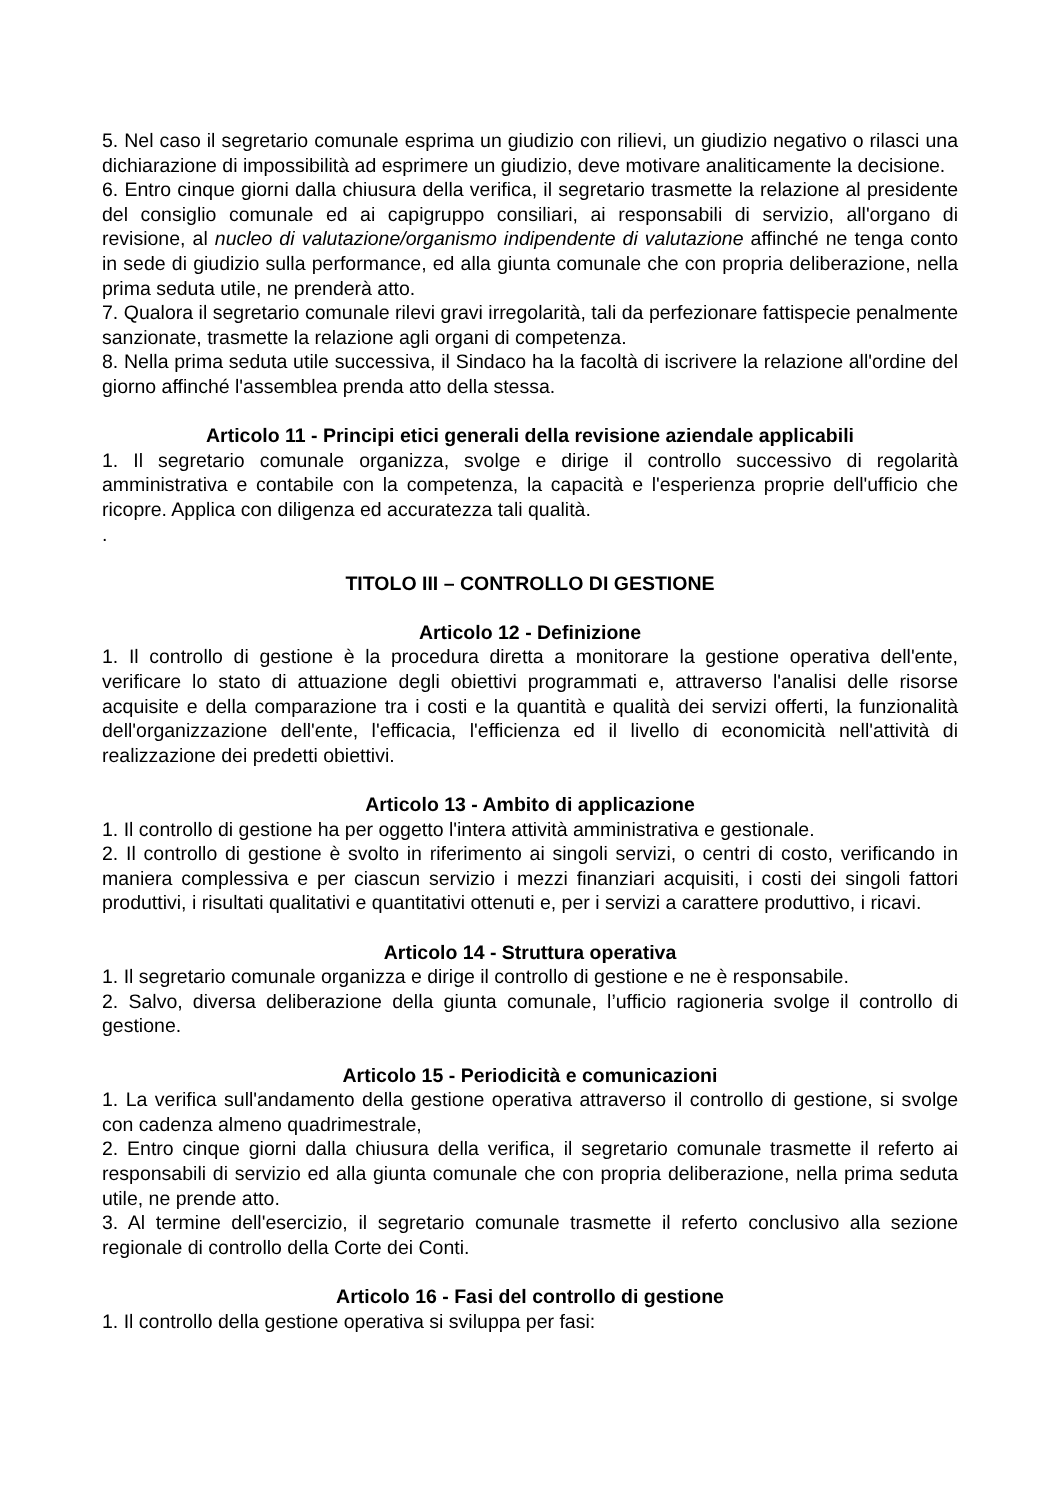5. Nel caso il segretario comunale esprima un giudizio con rilievi, un giudizio negativo o rilasci una dichiarazione di impossibilità ad esprimere un giudizio, deve motivare analiticamente la decisione.
6. Entro cinque giorni dalla chiusura della verifica, il segretario trasmette la relazione al presidente del consiglio comunale ed ai capigruppo consiliari, ai responsabili di servizio, all'organo di revisione, al nucleo di valutazione/organismo indipendente di valutazione affinché ne tenga conto in sede di giudizio sulla performance, ed alla giunta comunale che con propria deliberazione, nella prima seduta utile, ne prenderà atto.
7. Qualora il segretario comunale rilevi gravi irregolarità, tali da perfezionare fattispecie penalmente sanzionate, trasmette la relazione agli organi di competenza.
8. Nella prima seduta utile successiva, il Sindaco ha la facoltà di iscrivere la relazione all'ordine del giorno affinché l'assemblea prenda atto della stessa.
Articolo 11 - Principi etici generali della revisione aziendale applicabili
1. Il segretario comunale organizza, svolge e dirige il controllo successivo di regolarità amministrativa e contabile con la competenza, la capacità e l'esperienza proprie dell'ufficio che ricopre. Applica con diligenza ed accuratezza tali qualità.
.
TITOLO III – CONTROLLO DI GESTIONE
Articolo 12 - Definizione
1. Il controllo di gestione è la procedura diretta a monitorare la gestione operativa dell'ente, verificare lo stato di attuazione degli obiettivi programmati e, attraverso l'analisi delle risorse acquisite e della comparazione tra i costi e la quantità e qualità dei servizi offerti, la funzionalità dell'organizzazione dell'ente, l'efficacia, l'efficienza ed il livello di economicità nell'attività di realizzazione dei predetti obiettivi.
Articolo 13 - Ambito di applicazione
1. Il controllo di gestione ha per oggetto l'intera attività amministrativa e gestionale.
2. Il controllo di gestione è svolto in riferimento ai singoli servizi, o centri di costo, verificando in maniera complessiva e per ciascun servizio i mezzi finanziari acquisiti, i costi dei singoli fattori produttivi, i risultati qualitativi e quantitativi ottenuti e, per i servizi a carattere produttivo, i ricavi.
Articolo 14 - Struttura operativa
1. Il segretario comunale organizza e dirige il controllo di gestione e ne è responsabile.
2. Salvo, diversa deliberazione della giunta comunale, l’ufficio ragioneria svolge il controllo di gestione.
Articolo 15 - Periodicità e comunicazioni
1. La verifica sull'andamento della gestione operativa attraverso il controllo di gestione, si svolge con cadenza almeno quadrimestrale,
2. Entro cinque giorni dalla chiusura della verifica, il segretario comunale trasmette il referto ai responsabili di servizio ed alla giunta comunale che con propria deliberazione, nella prima seduta utile, ne prende atto.
3. Al termine dell'esercizio, il segretario comunale trasmette il referto conclusivo alla sezione regionale di controllo della Corte dei Conti.
Articolo 16 - Fasi del controllo di gestione
1. Il controllo della gestione operativa si sviluppa per fasi: